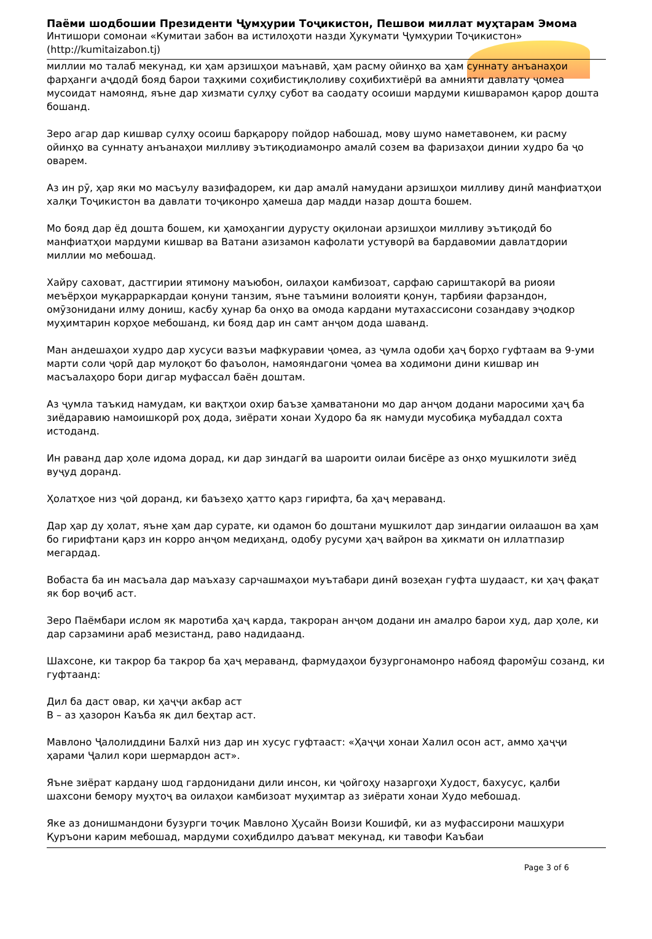Паёми шодбошии Президенти Ҷумҳурии Тоҷикистон, Пешвои миллат муҳтарам Эмома
Интишори сомонаи «Кумитаи забон ва истилоҳоти назди Ҳукумати Ҷумҳурии Тоҷикистон»
(http://kumitaizabon.tj)
миллии мо талаб мекунад, ки ҳам арзишҳои маънавӣ, ҳам расму ойинҳо ва ҳам суннату анъанаҳои фарҳанги аҷдодӣ бояд барои таҳкими соҳибистиқлоливу соҳибихтиёрӣ ва амнияти давлату ҷомеа мусоидат намоянд, яъне дар хизмати сулҳу субот ва саодату осоиши мардуми кишварамон қарор дошта бошанд.
Зеро агар дар кишвар сулҳу осоиш барқарору пойдор набошад, мову шумо наметавонем, ки расму ойинҳо ва суннату анъанаҳои мил­ливу эътиқодиамонро амалӣ созем ва фаризаҳои динии худро ба ҷо оварем.
Аз ин рӯ, ҳар яки мо масъулу вазифадорем, ки дар амалӣ намудани арзишҳои милливу динӣ манфиатҳои халқи Тоҷикистон ва давлати тоҷиконро ҳамеша дар мадди назар дошта бошем.
Мо бояд дар ёд дошта бошем, ки ҳамоҳангии дурусту оқилонаи арзишҳои милливу эътиқодӣ бо манфиатҳои мардуми кишвар ва Ватани азизамон кафолати устуворӣ ва бардавомии давлатдории миллии мо мебошад.
Хайру саховат, дастгирии ятимону маъюбон, оилаҳои камбизоат, сарфаю сариштакорӣ ва риояи меъёрҳои муқарраркардаи қонуни танзим, яъне таъмини волоияти қонун, тарбияи фарзандон, омӯзонидани илму дониш, касбу ҳунар ба онҳо ва омода кардани мутахассисони созандаву эҷодкор муҳимтарин корҳое мебошанд, ки бояд дар ин самт анҷом дода шаванд.
Ман андешаҳои худро дар хусуси вазъи мафкуравии ҷомеа, аз ҷумла одоби ҳаҷ борҳо гуфтаам ва 9-уми марти соли ҷорӣ дар мулоқот бо фаъолон, намояндагони ҷомеа ва ходимони дини кишвар ин масъалаҳоро бори дигар муфассал баён доштам.
Аз ҷумла таъкид намудам, ки вақтҳои охир баъзе ҳамватанони мо дар анҷом додани маросими ҳаҷ ба зиёдаравию намоишкорӣ роҳ дода, зиёрати хонаи Худоро ба як намуди мусобиқа мубаддал сохта истоданд.
Ин раванд дар ҳоле идома дорад, ки дар зиндагӣ ва шароити оилаи бисёре аз онҳо мушкилоти зиёд вуҷуд доранд.
Ҳолатҳое низ ҷой доранд, ки баъзеҳо ҳатто қарз гирифта, ба ҳаҷ мераванд.
Дар ҳар ду ҳолат, яъне ҳам дар сурате, ки одамон бо доштани мушкилот дар зиндагии оилаашон ва ҳам бо гирифтани қарз ин корро анҷом медиҳанд, одобу русуми ҳаҷ вайрон ва ҳикмати он иллатпазир мегардад.
Вобаста ба ин масъала дар маъхазу сарчашмаҳои муътабари динӣ возеҳан гуфта шудааст, ки ҳаҷ фақат як бор воҷиб аст.
Зеро Паёмбари ислом як маротиба ҳаҷ карда, такроран анҷом додани ин амалро барои худ, дар ҳоле, ки дар сарзамини араб мезистанд, раво надидаанд.
Шахсоне, ки такрор ба такрор ба ҳаҷ мераванд, фармудаҳои бузургонамонро набояд фаромӯш созанд, ки гуфтаанд:
Дил ба даст овар, ки ҳаҷҷи акбар аст
В – аз ҳазорон Каъба як дил беҳтар аст.
Мавлоно Ҷалолиддини Балхӣ низ дар ин хусус гуфтааст: «Ҳаҷҷи хонаи Халил осон аст, аммо ҳаҷҷи ҳарами Ҷалил кори шермардон аст».
Яъне зиёрат кардану шод гардонидани дили инсон, ки ҷойгоҳу назаргоҳи Худост, бахусус, қалби шахсони бемору муҳтоҷ ва оилаҳои камбизоат муҳимтар аз зиёрати хонаи Худо мебошад.
Яке аз донишмандони бузурги тоҷик Мавлоно Ҳусайн Воизи Кошифӣ, ки аз муфассирони машҳури Қуръони карим мебошад, мардуми соҳибдилро даъват мекунад, ки тавофи Каъбаи
Page 3 of 6